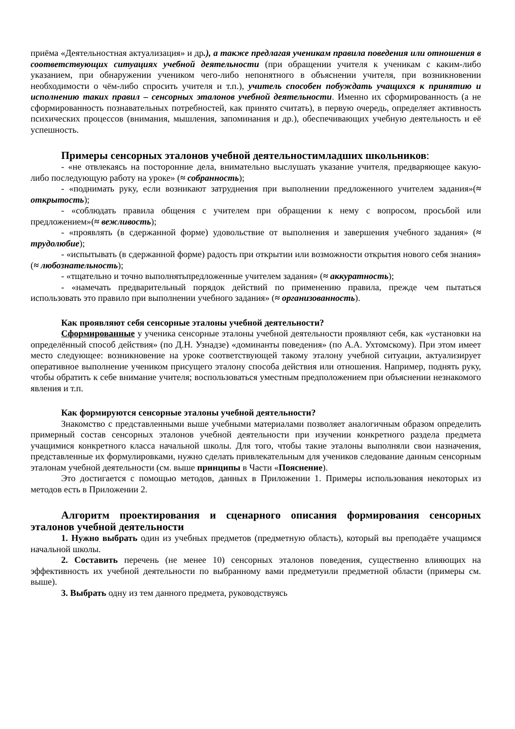приёма «Деятельностная актуализация» и др.), а также предлагая ученикам правила поведения или отношения в соответствующих ситуациях учебной деятельности (при обращении учителя к ученикам с каким-либо указанием, при обнаружении учеником чего-либо непонятного в объяснении учителя, при возникновении необходимости о чём-либо спросить учителя и т.п.), учитель способен побуждать учащихся к принятию и исполнению таких правил – сенсорных эталонов учебной деятельности. Именно их сформированность (а не сформированность познавательных потребностей, как принято считать), в первую очередь, определяет активность психических процессов (внимания, мышления, запоминания и др.), обеспечивающих учебную деятельность и её успешность.
Примеры сенсорных эталонов учебной деятельностимладших школьников:
- «не отвлекаясь на посторонние дела, внимательно выслушать указание учителя, предваряющее какую-либо последующую работу на уроке» (≈ собранность);
- «поднимать руку, если возникают затруднения при выполнении предложенного учителем задания»(≈ открытость);
- «соблюдать правила общения с учителем при обращении к нему с вопросом, просьбой или предложением»(≈ вежливость);
- «проявлять (в сдержанной форме) удовольствие от выполнения и завершения учебного задания» (≈ трудолюбие);
- «испытывать (в сдержанной форме) радость при открытии или возможности открытия нового себя знания» (≈ любознательность);
- «тщательно и точно выполнятьпредложенные учителем задания» (≈ аккуратность);
- «намечать предварительный порядок действий по применению правила, прежде чем пытаться использовать это правило при выполнении учебного задания» (≈ организованность).
Как проявляют себя сенсорные эталоны учебной деятельности?
Сформированные у ученика сенсорные эталоны учебной деятельности проявляют себя, как «установки на определённый способ действия» (по Д.Н. Узнадзе) «доминанты поведения» (по А.А. Ухтомскому). При этом имеет место следующее: возникновение на уроке соответствующей такому эталону учебной ситуации, актуализирует оперативное выполнение учеником присущего эталону способа действия или отношения. Например, поднять руку, чтобы обратить к себе внимание учителя; воспользоваться уместным предположением при объяснении незнакомого явления и т.п.
Как формируются сенсорные эталоны учебной деятельности?
Знакомство с представленными выше учебными материалами позволяет аналогичным образом определить примерный состав сенсорных эталонов учебной деятельности при изучении конкретного раздела предмета учащимися конкретного класса начальной школы. Для того, чтобы такие эталоны выполняли свои назначения, представленные их формулировками, нужно сделать привлекательным для учеников следование данным сенсорным эталонам учебной деятельности (см. выше принципы в Части «Пояснение).
Это достигается с помощью методов, данных в Приложении 1. Примеры использования некоторых из методов есть в Приложении 2.
Алгоритм проектирования и сценарного описания формирования сенсорных эталонов учебной деятельности
1. Нужно выбрать один из учебных предметов (предметную область), который вы преподаёте учащимся начальной школы.
2. Составить перечень (не менее 10) сенсорных эталонов поведения, существенно влияющих на эффективность их учебной деятельности по выбранному вами предметуили предметной области (примеры см. выше).
3. Выбрать одну из тем данного предмета, руководствуясь